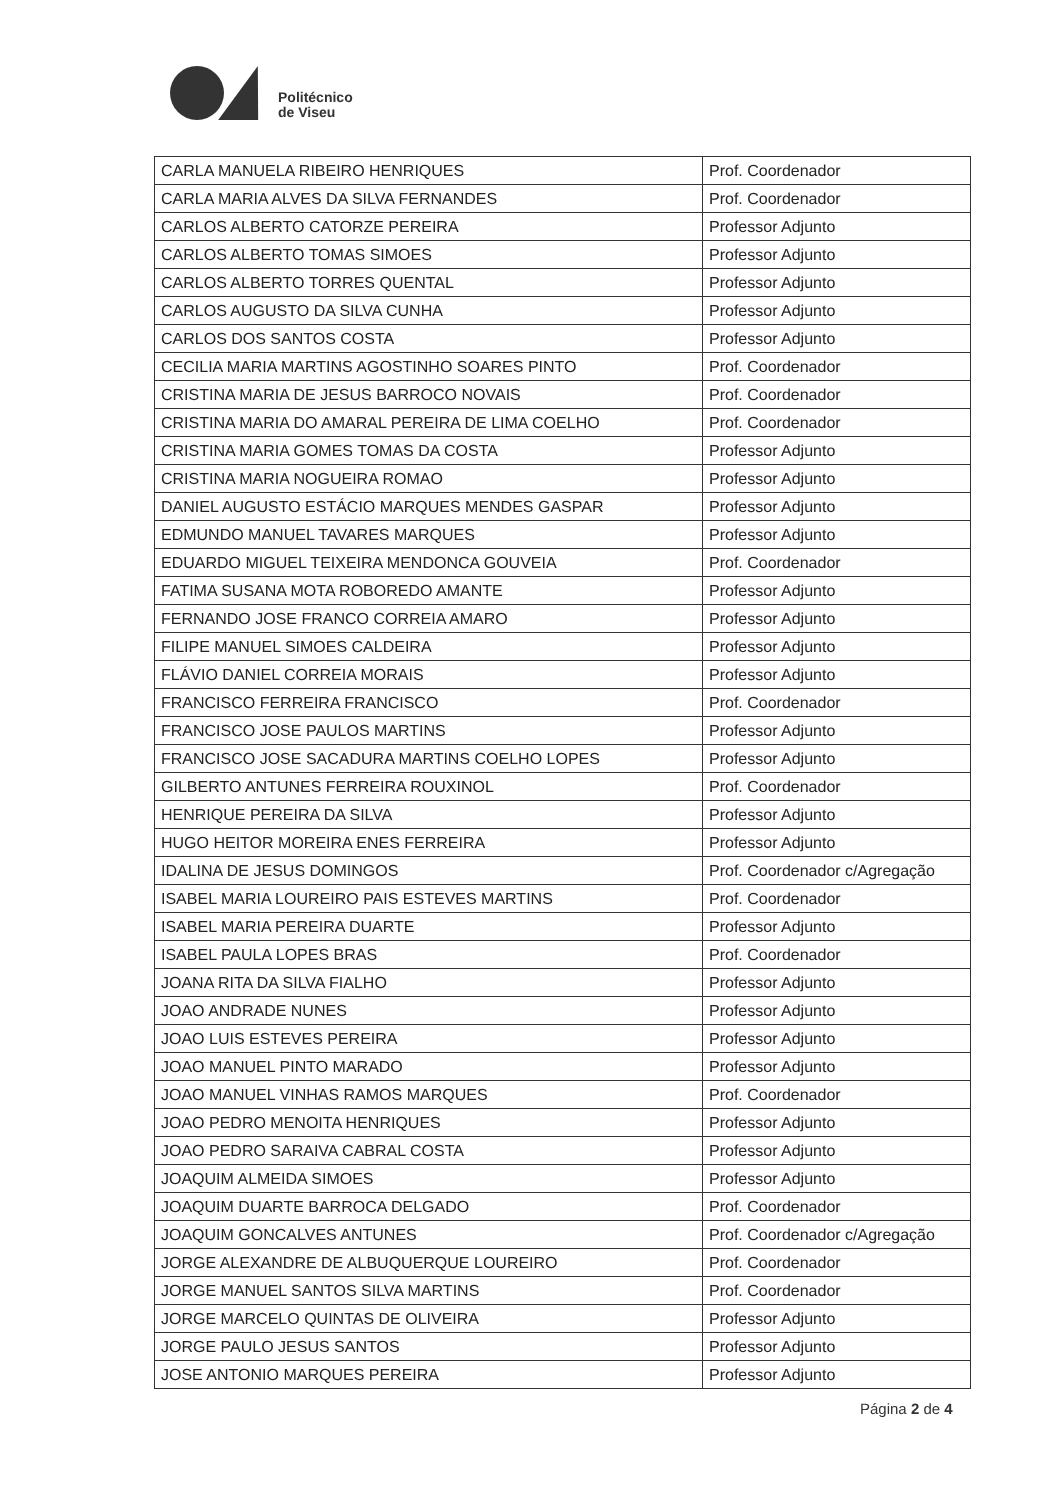Politécnico
de Viseu
| CARLA MANUELA RIBEIRO HENRIQUES | Prof. Coordenador |
| CARLA MARIA ALVES DA SILVA FERNANDES | Prof. Coordenador |
| CARLOS ALBERTO CATORZE PEREIRA | Professor Adjunto |
| CARLOS ALBERTO TOMAS SIMOES | Professor Adjunto |
| CARLOS ALBERTO TORRES QUENTAL | Professor Adjunto |
| CARLOS AUGUSTO DA SILVA CUNHA | Professor Adjunto |
| CARLOS DOS SANTOS COSTA | Professor Adjunto |
| CECILIA MARIA MARTINS AGOSTINHO SOARES PINTO | Prof. Coordenador |
| CRISTINA MARIA DE JESUS BARROCO NOVAIS | Prof. Coordenador |
| CRISTINA MARIA DO AMARAL PEREIRA DE LIMA COELHO | Prof. Coordenador |
| CRISTINA MARIA GOMES TOMAS DA COSTA | Professor Adjunto |
| CRISTINA MARIA NOGUEIRA ROMAO | Professor Adjunto |
| DANIEL AUGUSTO ESTÁCIO MARQUES MENDES GASPAR | Professor Adjunto |
| EDMUNDO MANUEL TAVARES MARQUES | Professor Adjunto |
| EDUARDO MIGUEL TEIXEIRA MENDONCA GOUVEIA | Prof. Coordenador |
| FATIMA SUSANA MOTA ROBOREDO AMANTE | Professor Adjunto |
| FERNANDO JOSE FRANCO CORREIA AMARO | Professor Adjunto |
| FILIPE MANUEL SIMOES CALDEIRA | Professor Adjunto |
| FLÁVIO DANIEL CORREIA MORAIS | Professor Adjunto |
| FRANCISCO FERREIRA FRANCISCO | Prof. Coordenador |
| FRANCISCO JOSE PAULOS MARTINS | Professor Adjunto |
| FRANCISCO JOSE SACADURA MARTINS COELHO LOPES | Professor Adjunto |
| GILBERTO ANTUNES FERREIRA ROUXINOL | Prof. Coordenador |
| HENRIQUE PEREIRA DA SILVA | Professor Adjunto |
| HUGO HEITOR MOREIRA ENES FERREIRA | Professor Adjunto |
| IDALINA DE JESUS DOMINGOS | Prof. Coordenador c/Agregação |
| ISABEL MARIA LOUREIRO PAIS ESTEVES MARTINS | Prof. Coordenador |
| ISABEL MARIA PEREIRA DUARTE | Professor Adjunto |
| ISABEL PAULA LOPES BRAS | Prof. Coordenador |
| JOANA RITA DA SILVA FIALHO | Professor Adjunto |
| JOAO ANDRADE NUNES | Professor Adjunto |
| JOAO LUIS ESTEVES PEREIRA | Professor Adjunto |
| JOAO MANUEL PINTO MARADO | Professor Adjunto |
| JOAO MANUEL VINHAS RAMOS MARQUES | Prof. Coordenador |
| JOAO PEDRO MENOITA HENRIQUES | Professor Adjunto |
| JOAO PEDRO SARAIVA CABRAL COSTA | Professor Adjunto |
| JOAQUIM ALMEIDA SIMOES | Professor Adjunto |
| JOAQUIM DUARTE BARROCA DELGADO | Prof. Coordenador |
| JOAQUIM GONCALVES ANTUNES | Prof. Coordenador c/Agregação |
| JORGE ALEXANDRE DE ALBUQUERQUE LOUREIRO | Prof. Coordenador |
| JORGE MANUEL SANTOS SILVA MARTINS | Prof. Coordenador |
| JORGE MARCELO QUINTAS DE OLIVEIRA | Professor Adjunto |
| JORGE PAULO JESUS SANTOS | Professor Adjunto |
| JOSE ANTONIO MARQUES PEREIRA | Professor Adjunto |
Página 2 de 4